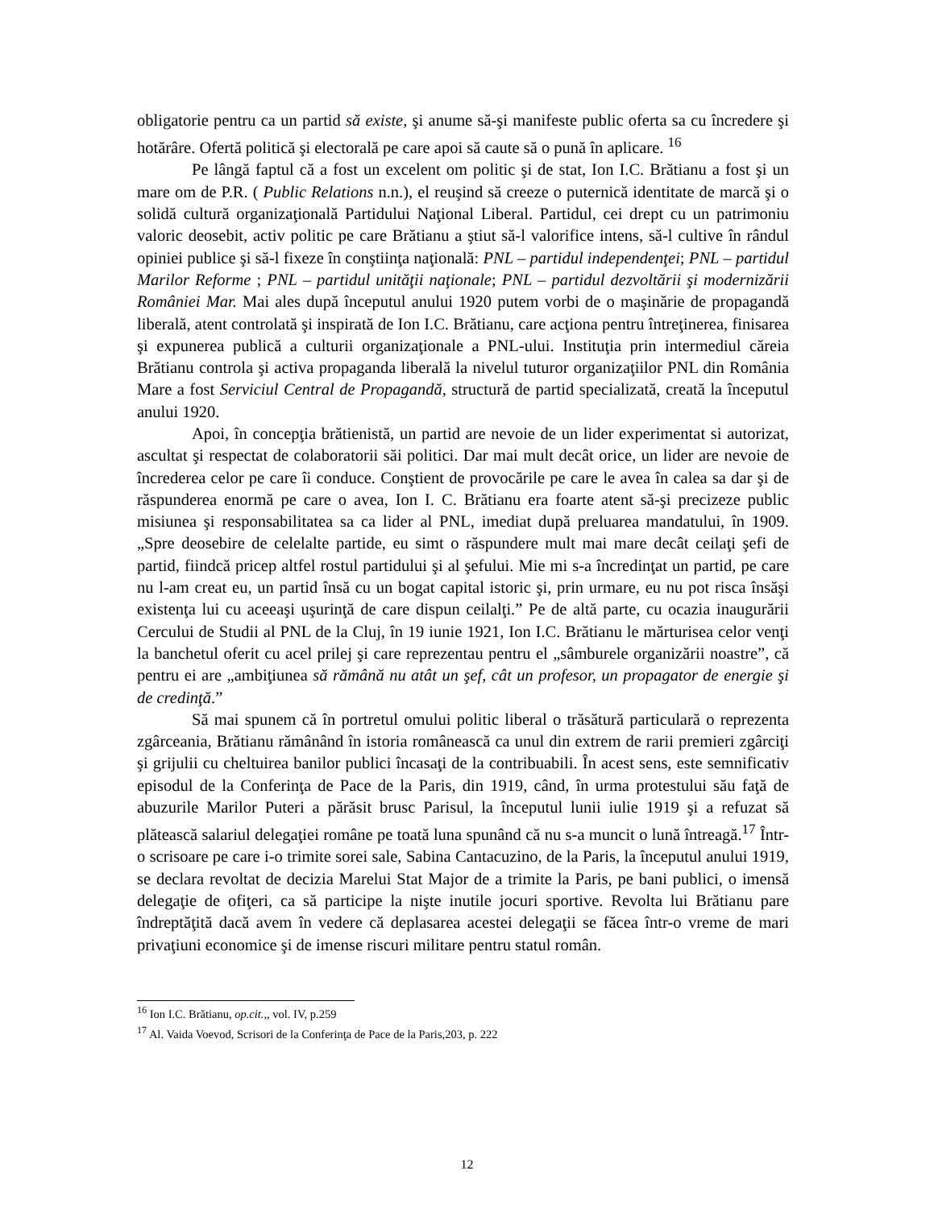obligatorie pentru ca un partid să existe, şi anume să-şi manifeste public oferta sa cu încredere şi hotărâre. Ofertă politică şi electorală pe care apoi să caute să o pună în aplicare. <sup>16</sup>
Pe lângă faptul că a fost un excelent om politic şi de stat, Ion I.C. Brătianu a fost şi un mare om de P.R. ( Public Relations n.n.), el reuşind să creeze o puternică identitate de marcă şi o solidă cultură organizaţională Partidului Naţional Liberal. Partidul, cei drept cu un patrimoniu valoric deosebit, activ politic pe care Brătianu a ştiut să-l valorifice intens, să-l cultive în rândul opiniei publice şi să-l fixeze în conştiinţa naţională: PNL – partidul independenţei; PNL – partidul Marilor Reforme ; PNL – partidul unităţii naţionale; PNL – partidul dezvoltării şi modernizării României Mar. Mai ales după începutul anului 1920 putem vorbi de o maşinărie de propagandă liberală, atent controlată şi inspirată de Ion I.C. Brătianu, care acţiona pentru întreţinerea, finisarea şi expunerea publică a culturii organizaţionale a PNL-ului. Instituţia prin intermediul căreia Brătianu controla şi activa propaganda liberală la nivelul tuturor organizaţiilor PNL din România Mare a fost Serviciul Central de Propagandă, structură de partid specializată, creată la începutul anului 1920.
Apoi, în concepţia brătienistă, un partid are nevoie de un lider experimentat si autorizat, ascultat şi respectat de colaboratorii săi politici. Dar mai mult decât orice, un lider are nevoie de încrederea celor pe care îi conduce. Conştient de provocările pe care le avea în calea sa dar şi de răspunderea enormă pe care o avea, Ion I. C. Brătianu era foarte atent să-şi precizeze public misiunea şi responsabilitatea sa ca lider al PNL, imediat după preluarea mandatului, în 1909. „Spre deosebire de celelalte partide, eu simt o răspundere mult mai mare decât ceilaţi şefi de partid, fiindcă pricep altfel rostul partidului şi al şefului. Mie mi s-a încredinţat un partid, pe care nu l-am creat eu, un partid însă cu un bogat capital istoric şi, prin urmare, eu nu pot risca însăşi existenţa lui cu aceeaşi uşurinţă de care dispun ceilalţi.” Pe de altă parte, cu ocazia inaugurării Cercului de Studii al PNL de la Cluj, în 19 iunie 1921, Ion I.C. Brătianu le mărturisea celor venţi la banchetul oferit cu acel prilej şi care reprezentau pentru el „sâmburele organizării noastre”, că pentru ei are „ambiţiunea să rămână nu atât un şef, cât un profesor, un propagator de energie şi de credinţă.”
Să mai spunem că în portretul omului politic liberal o trăsătură particulară o reprezenta zgârceania, Brătianu rămânând în istoria românească ca unul din extrem de rarii premieri zgârciţi şi grijulii cu cheltuirea banilor publici încasaţi de la contribuabili. În acest sens, este semnificativ episodul de la Conferinţa de Pace de la Paris, din 1919, când, în urma protestului său faţă de abuzurile Marilor Puteri a părăsit brusc Parisul, la începutul lunii iulie 1919 şi a refuzat să plătească salariul delegaţiei române pe toată luna spunând că nu s-a muncit o lună întreagă.<sup>17</sup> Într-o scrisoare pe care i-o trimite sorei sale, Sabina Cantacuzino, de la Paris, la începutul anului 1919, se declara revoltat de decizia Marelui Stat Major de a trimite la Paris, pe bani publici, o imensă delegaţie de ofiţeri, ca să participe la nişte inutile jocuri sportive. Revolta lui Brătianu pare îndreptăţită dacă avem în vedere că deplasarea acestei delegaţii se făcea într-o vreme de mari privaţiuni economice şi de imense riscuri militare pentru statul român.
<sup>16</sup> Ion I.C. Brătianu, op.cit.,, vol. IV, p.259
<sup>17</sup> Al. Vaida Voevod, Scrisori de la Conferinţa de Pace de la Paris,203, p. 222
12